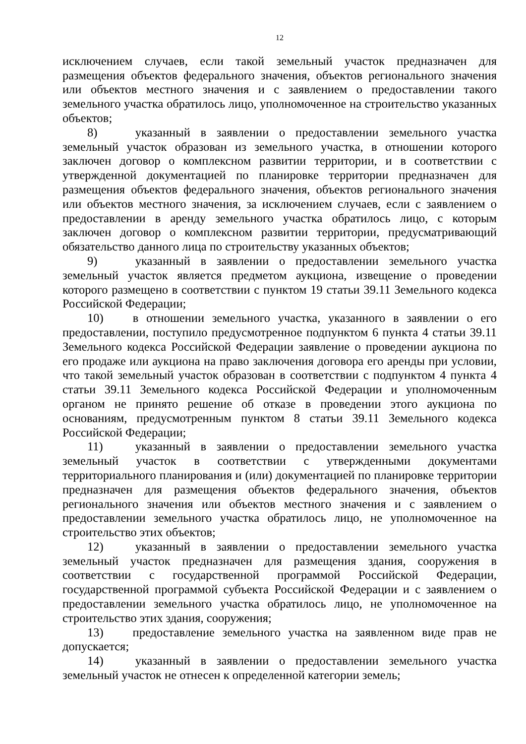12
исключением случаев, если такой земельный участок предназначен для размещения объектов федерального значения, объектов регионального значения или объектов местного значения и с заявлением о предоставлении такого земельного участка обратилось лицо, уполномоченное на строительство указанных объектов;
8) указанный в заявлении о предоставлении земельного участка земельный участок образован из земельного участка, в отношении которого заключен договор о комплексном развитии территории, и в соответствии с утвержденной документацией по планировке территории предназначен для размещения объектов федерального значения, объектов регионального значения или объектов местного значения, за исключением случаев, если с заявлением о предоставлении в аренду земельного участка обратилось лицо, с которым заключен договор о комплексном развитии территории, предусматривающий обязательство данного лица по строительству указанных объектов;
9) указанный в заявлении о предоставлении земельного участка земельный участок является предметом аукциона, извещение о проведении которого размещено в соответствии с пунктом 19 статьи 39.11 Земельного кодекса Российской Федерации;
10) в отношении земельного участка, указанного в заявлении о его предоставлении, поступило предусмотренное подпунктом 6 пункта 4 статьи 39.11 Земельного кодекса Российской Федерации заявление о проведении аукциона по его продаже или аукциона на право заключения договора его аренды при условии, что такой земельный участок образован в соответствии с подпунктом 4 пункта 4 статьи 39.11 Земельного кодекса Российской Федерации и уполномоченным органом не принято решение об отказе в проведении этого аукциона по основаниям, предусмотренным пунктом 8 статьи 39.11 Земельного кодекса Российской Федерации;
11) указанный в заявлении о предоставлении земельного участка земельный участок в соответствии с утвержденными документами территориального планирования и (или) документацией по планировке территории предназначен для размещения объектов федерального значения, объектов регионального значения или объектов местного значения и с заявлением о предоставлении земельного участка обратилось лицо, не уполномоченное на строительство этих объектов;
12) указанный в заявлении о предоставлении земельного участка земельный участок предназначен для размещения здания, сооружения в соответствии с государственной программой Российской Федерации, государственной программой субъекта Российской Федерации и с заявлением о предоставлении земельного участка обратилось лицо, не уполномоченное на строительство этих здания, сооружения;
13) предоставление земельного участка на заявленном виде прав не допускается;
14) указанный в заявлении о предоставлении земельного участка земельный участок не отнесен к определенной категории земель;